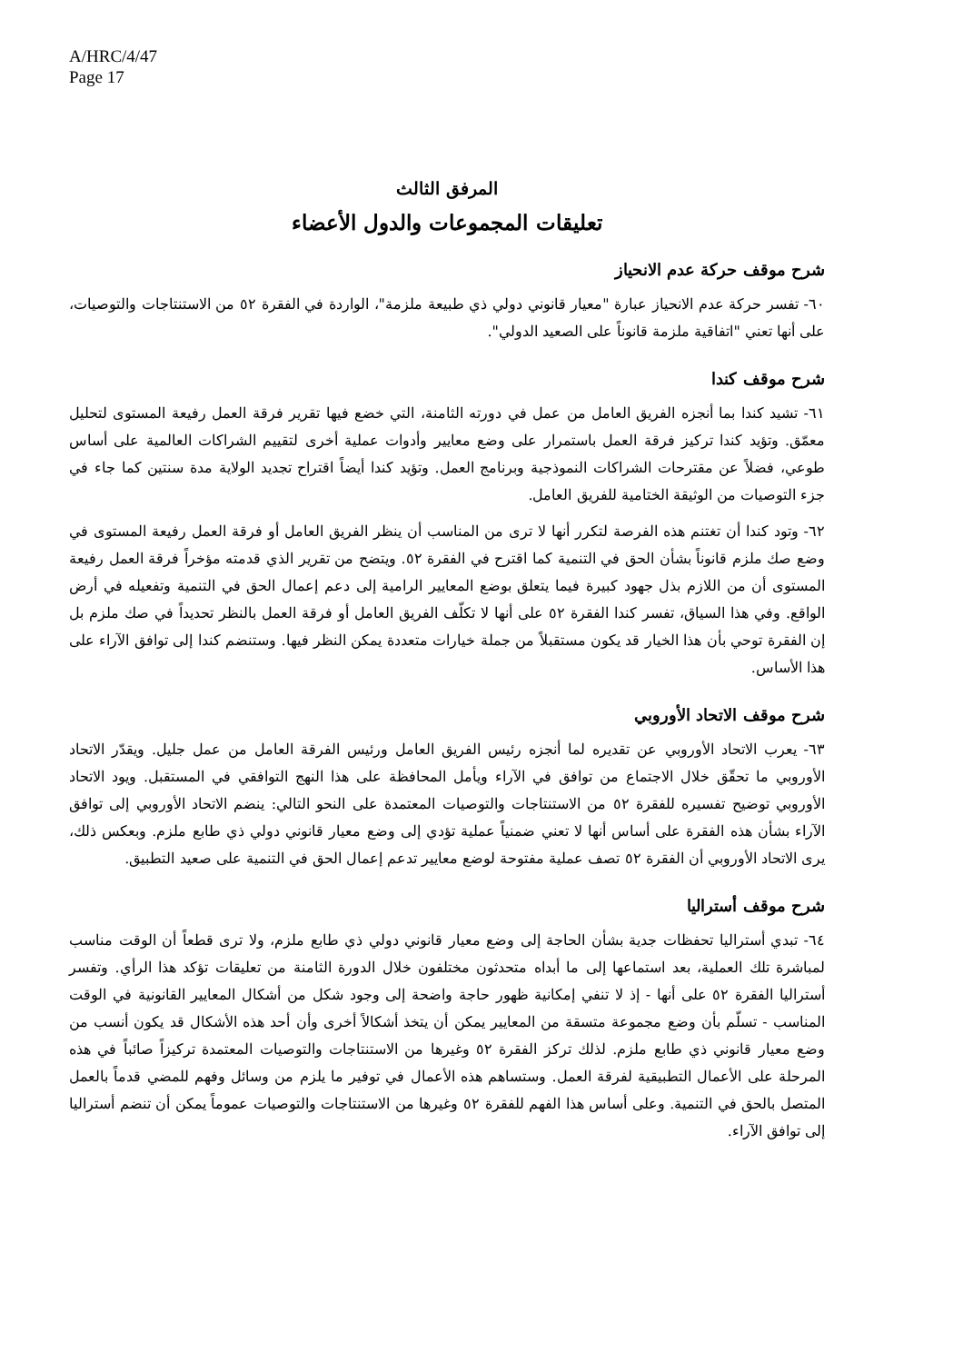A/HRC/4/47
Page 17
المرفق الثالث
تعليقات المجموعات والدول الأعضاء
شرح موقف حركة عدم الانحياز
٦٠- تفسر حركة عدم الانحياز عبارة "معيار قانوني دولي ذي طبيعة ملزمة"، الواردة في الفقرة ٥٢ من الاستنتاجات والتوصيات، على أنها تعني "اتفاقية ملزمة قانوناً على الصعيد الدولي".
شرح موقف كندا
٦١- تشيد كندا بما أنجزه الفريق العامل من عمل في دورته الثامنة، التي خضع فيها تقرير فرقة العمل رفيعة المستوى لتحليل معمّق. وتؤيد كندا تركيز فرقة العمل باستمرار على وضع معايير وأدوات عملية أخرى لتقييم الشراكات العالمية على أساس طوعي، فضلاً عن مقترحات الشراكات النموذجية وبرنامج العمل. وتؤيد كندا أيضاً اقتراح تجديد الولاية مدة سنتين كما جاء في جزء التوصيات من الوثيقة الختامية للفريق العامل.
٦٢- وتود كندا أن تغتنم هذه الفرصة لتكرر أنها لا ترى من المناسب أن ينظر الفريق العامل أو فرقة العمل رفيعة المستوى في وضع صك ملزم قانوناً بشأن الحق في التنمية كما اقترح في الفقرة ٥٢. ويتضح من تقرير الذي قدمته مؤخراً فرقة العمل رفيعة المستوى أن من اللازم بذل جهود كبيرة فيما يتعلق بوضع المعايير الرامية إلى دعم إعمال الحق في التنمية وتفعيله في أرض الواقع. وفي هذا السياق، تفسر كندا الفقرة ٥٢ على أنها لا تكلّف الفريق العامل أو فرقة العمل بالنظر تحديداً في صك ملزم بل إن الفقرة توحي بأن هذا الخيار قد يكون مستقبلاً من جملة خيارات متعددة يمكن النظر فيها. وستنضم كندا إلى توافق الآراء على هذا الأساس.
شرح موقف الاتحاد الأوروبي
٦٣- يعرب الاتحاد الأوروبي عن تقديره لما أنجزه رئيس الفريق العامل ورئيس الفرقة العامل من عمل جليل. ويقدّر الاتحاد الأوروبي ما تحقّق خلال الاجتماع من توافق في الآراء ويأمل المحافظة على هذا النهج التوافقي في المستقبل. ويود الاتحاد الأوروبي توضيح تفسيره للفقرة ٥٢ من الاستنتاجات والتوصيات المعتمدة على النحو التالي: ينضم الاتحاد الأوروبي إلى توافق الآراء بشأن هذه الفقرة على أساس أنها لا تعني ضمنياً عملية تؤدي إلى وضع معيار قانوني دولي ذي طابع ملزم. وبعكس ذلك، يرى الاتحاد الأوروبي أن الفقرة ٥٢ تصف عملية مفتوحة لوضع معايير تدعم إعمال الحق في التنمية على صعيد التطبيق.
شرح موقف أستراليا
٦٤- تبدي أستراليا تحفظات جدية بشأن الحاجة إلى وضع معيار قانوني دولي ذي طابع ملزم، ولا ترى قطعاً أن الوقت مناسب لمباشرة تلك العملية، بعد استماعها إلى ما أبداه متحدثون مختلفون خلال الدورة الثامنة من تعليقات تؤكد هذا الرأي. وتفسر أستراليا الفقرة ٥٢ على أنها - إذ لا تنفي إمكانية ظهور حاجة واضحة إلى وجود شكل من أشكال المعايير القانونية في الوقت المناسب - تسلّم بأن وضع مجموعة متسقة من المعايير يمكن أن يتخذ أشكالاً أخرى وأن أحد هذه الأشكال قد يكون أنسب من وضع معيار قانوني ذي طابع ملزم. لذلك تركز الفقرة ٥٢ وغيرها من الاستنتاجات والتوصيات المعتمدة تركيزاً صائباً في هذه المرحلة على الأعمال التطبيقية لفرقة العمل. وستساهم هذه الأعمال في توفير ما يلزم من وسائل وفهم للمضي قدماً بالعمل المتصل بالحق في التنمية. وعلى أساس هذا الفهم للفقرة ٥٢ وغيرها من الاستنتاجات والتوصيات عموماً يمكن أن تنضم أستراليا إلى توافق الآراء.